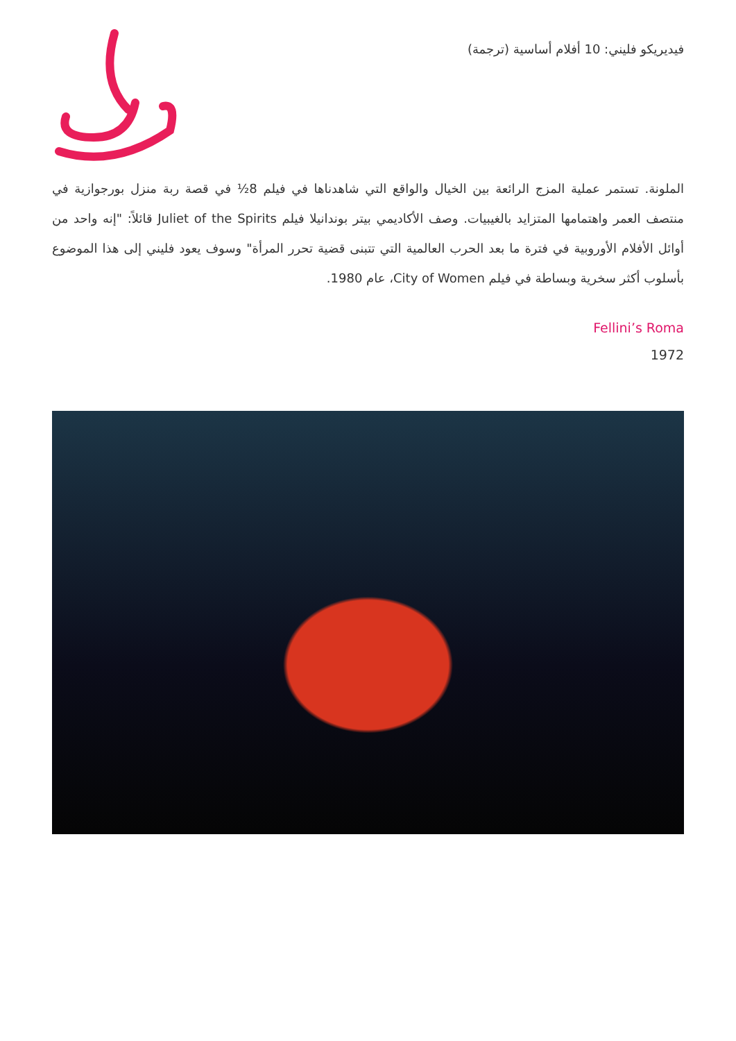فيديريكو فليني: 10 أفلام أساسية (ترجمة)
الملونة. تستمر عملية المزج الرائعة بين الخيال والواقع التي شاهدناها في فيلم 8½ في قصة ربة منزل بورجوازية في منتصف العمر واهتمامها المتزايد بالغيبيات. وصف الأكاديمي بيتر بوندانيلا فيلم Juliet of the Spirits قائلاً: "إنه واحد من أوائل الأفلام الأوروبية في فترة ما بعد الحرب العالمية التي تتبنى قضية تحرر المرأة" وسوف يعود فليني إلى هذا الموضوع بأسلوب أكثر سخرية وبساطة في فيلم City of Women، عام 1980.
Fellini’s Roma
1972